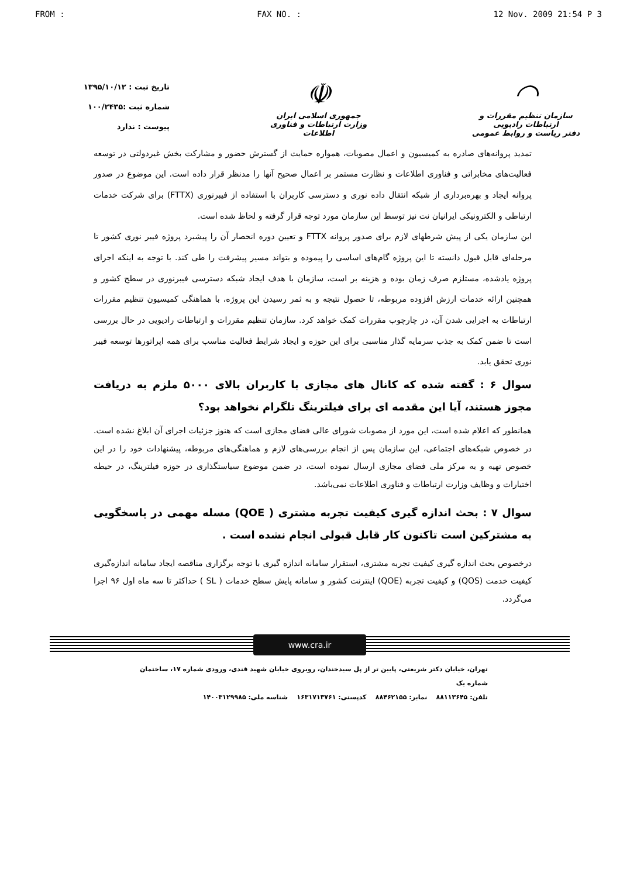FROM : FAX NO. : 12 Nov. 2009 21:54 P 3
◠
سازمان تنظیم مقررات و ارتباطات رادیویی
دفتر ریاست و روابط عمومی
☫
جمهوری اسلامی ایران
وزارت ارتباطات و فناوری اطلاعات
تاریخ ثبت : ۱۳۹۵/۱۰/۱۲
شماره ثبت :۱۰۰/۲۴۳۵
پیوست : ندارد
تمدید پروانه‌های صادره به کمیسیون و اعمال مصوبات، همواره حمایت از گسترش حضور و مشارکت بخش غیردولتی در توسعه فعالیت‌های مخابراتی و فناوری اطلاعات و نظارت مستمر بر اعمال صحیح آنها را مدنظر قرار داده است. این موضوع در صدور پروانه ایجاد و بهره‌برداری از شبکه انتقال داده نوری و دسترسی کاربران با استفاده از فیبرنوری (FTTX) برای شرکت خدمات ارتباطی و الکترونیکی ایرانیان نت نیز توسط این سازمان مورد توجه قرار گرفته و لحاظ شده است.
این سازمان یکی از پیش شرطهای لازم برای صدور پروانه FTTX و تعیین دوره انحصار آن را پیشبرد پروژه فیبر نوری کشور تا مرحله‌ای قابل قبول دانسته تا این پروژه گام‌های اساسی را پیموده و بتواند مسیر پیشرفت را طی کند. با توجه به اینکه اجرای پروژه یادشده، مستلزم صرف زمان بوده و هزینه بر است، سازمان با هدف ایجاد شبکه دسترسی فیبرنوری در سطح کشور و همچنین ارائه خدمات ارزش افزوده مربوطه، تا حصول نتیجه و به ثمر رسیدن این پروژه، با هماهنگی کمیسیون تنظیم مقررات ارتباطات به اجرایی شدن آن، در چارچوب مقررات کمک خواهد کرد. سازمان تنظیم مقررات و ارتباطات رادیویی در حال بررسی است تا ضمن کمک به جذب سرمایه گذار مناسبی برای این حوزه و ایجاد شرایط فعالیت مناسب برای همه اپراتورها توسعه فیبر نوری تحقق یابد.
سوال ۶ : گفته شده که کانال های مجازی با کاربران بالای ۵۰۰۰ ملزم به دریافت مجوز هستند، آیا این مقدمه ای برای فیلترینگ تلگرام نخواهد بود؟
همانطور که اعلام شده است، این مورد از مصوبات شورای عالی فضای مجازی است که هنوز جزئیات اجرای آن ابلاغ نشده است. در خصوص شبکه‌های اجتماعی، این سازمان پس از انجام بررسی‌های لازم و هماهنگی‌های مربوطه، پیشنهادات خود را در این خصوص تهیه و به مرکز ملی فضای مجازی ارسال نموده است، در ضمن موضوع سیاستگذاری در حوزه فیلترینگ، در حیطه اختیارات و وظایف وزارت ارتباطات و فناوری اطلاعات نمی‌باشد.
سوال ۷ : بحث اندازه گیری کیفیت تجربه مشتری ( QOE) مسله مهمی در پاسخگویی به مشترکین است تاکنون کار قابل قبولی انجام نشده است .
درخصوص بحث اندازه گیری کیفیت تجربه مشتری، استقرار سامانه اندازه گیری با توجه برگزاری مناقصه ایجاد سامانه اندازه‌گیری کیفیت خدمت (QOS) و کیفیت تجربه (QOE) اینترنت کشور و سامانه پایش سطح خدمات ( SL ) حداکثر تا سه ماه اول ۹۶ اجرا می‌گردد.
www.cra.ir
تهران، خیابان دکتر شریعتی، پایین تر از پل سیدخندان، روبروی خیابان شهید قندی، ورودی شماره ۱۷، ساختمان شماره یک
تلفن: ۸۸۱۱۳۶۴۵ نمابر: ۸۸۴۶۲۱۵۵ کدپستی: ۱۶۳۱۷۱۳۷۶۱ شناسه ملی: ۱۴۰۰۳۱۲۹۹۸۵